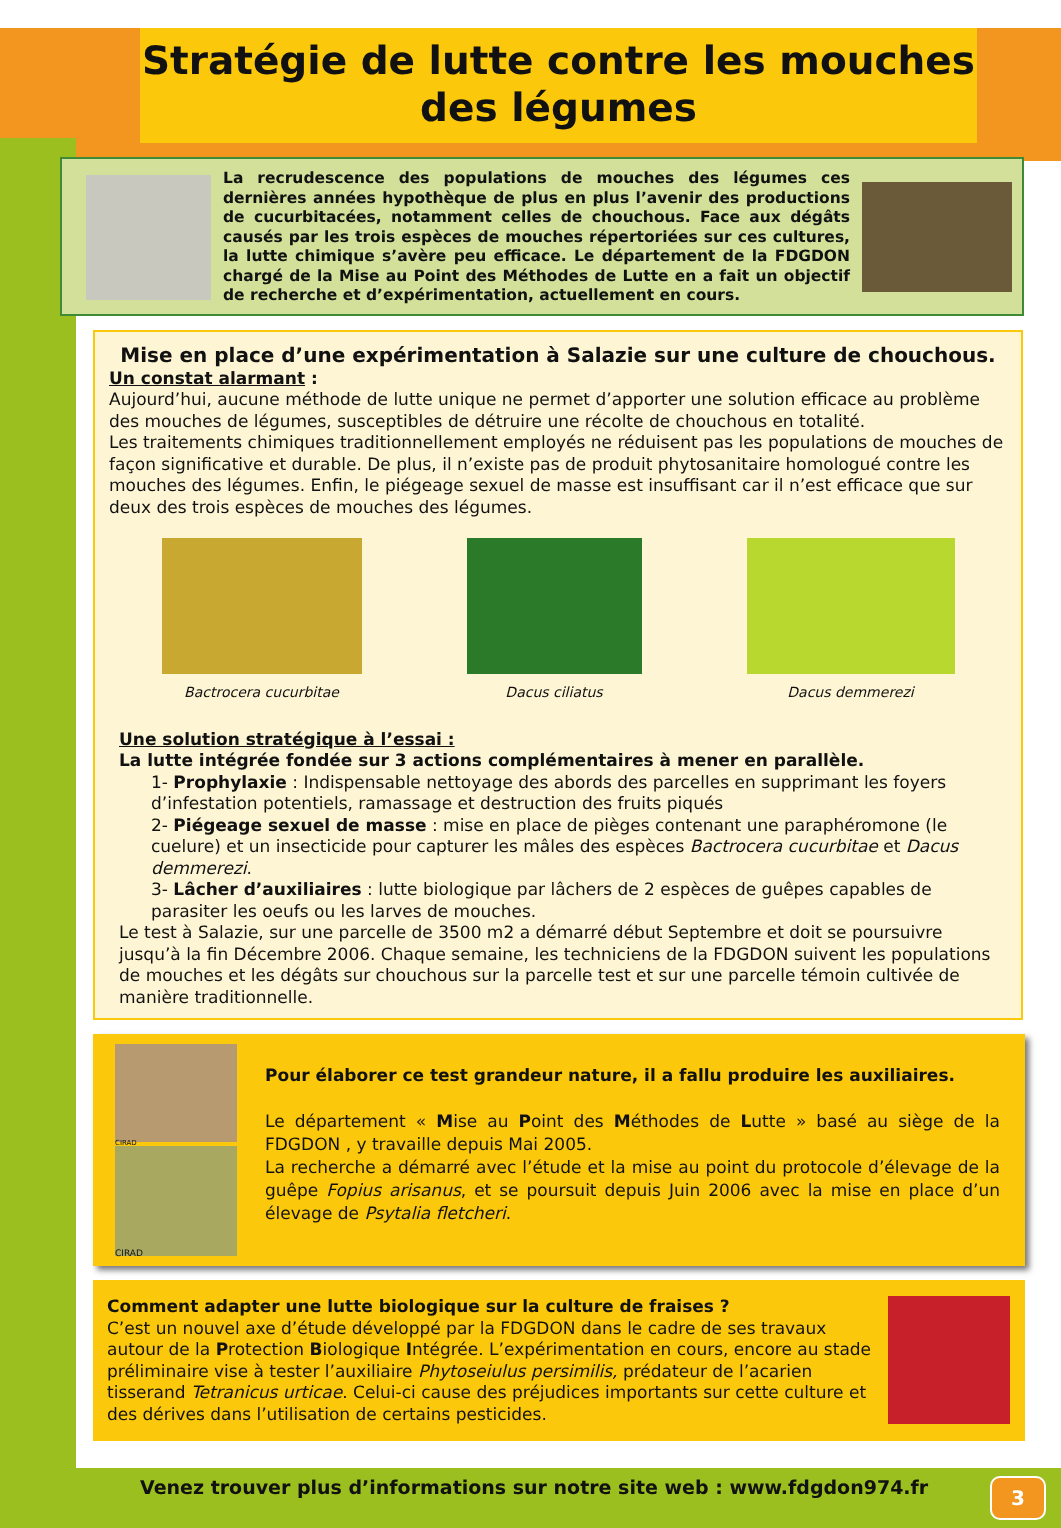Stratégie de lutte contre les mouches des légumes
La recrudescence des populations de mouches des légumes ces dernières années hypothèque de plus en plus l’avenir des productions de cucurbitacées, notamment celles de chouchous. Face aux dégâts causés par les trois espèces de mouches répertoriées sur ces cultures, la lutte chimique s’avère peu efficace. Le département de la FDGDON chargé de la Mise au Point des Méthodes de Lutte en a fait un objectif de recherche et d’expérimentation, actuellement en cours.
Mise en place d’une expérimentation à Salazie sur une culture de chouchous.
Un constat alarmant :
Aujourd’hui, aucune méthode de lutte unique ne permet d’apporter une solution efficace au problème des mouches de légumes, susceptibles de détruire une récolte de chouchous en totalité.
Les traitements chimiques traditionnellement employés ne réduisent pas les populations de mouches de façon significative et durable. De plus, il n’existe pas de produit phytosanitaire homologué contre les mouches des légumes. Enfin, le piégeage sexuel de masse est insuffisant car il n’est efficace que sur deux des trois espèces de mouches des légumes.
Bactrocera cucurbitae Dacus ciliatus Dacus demmerezi
Une solution stratégique à l’essai :
La lutte intégrée fondée sur 3 actions complémentaires à mener en parallèle.
1- Prophylaxie : Indispensable nettoyage des abords des parcelles en supprimant les foyers d’infestation potentiels, ramassage et destruction des fruits piqués
2- Piégeage sexuel de masse : mise en place de pièges contenant une paraphéromone (le cuelure) et un insecticide pour capturer les mâles des espèces Bactrocera cucurbitae et Dacus demmerezi.
3- Lâcher d’auxiliaires : lutte biologique par lâchers de 2 espèces de guêpes capables de parasiter les oeufs ou les larves de mouches.
Le test à Salazie, sur une parcelle de 3500 m2 a démarré début Septembre et doit se poursuivre jusqu’à la fin Décembre 2006. Chaque semaine, les techniciens de la FDGDON suivent les populations de mouches et les dégâts sur chouchous sur la parcelle test et sur une parcelle témoin cultivée de manière traditionnelle.
CIRAD
CIRAD
Pour élaborer ce test grandeur nature, il a fallu produire les auxiliaires.
Le département « Mise au Point des Méthodes de Lutte » basé au siège de la FDGDON , y travaille depuis Mai 2005.
La recherche a démarré avec l’étude et la mise au point du protocole d’élevage de la guêpe Fopius arisanus, et se poursuit depuis Juin 2006 avec la mise en place d’un élevage de Psytalia fletcheri.
Comment adapter une lutte biologique sur la culture de fraises ?
C’est un nouvel axe d’étude développé par la FDGDON dans le cadre de ses travaux autour de la Protection Biologique Intégrée. L’expérimentation en cours, encore au stade préliminaire vise à tester l’auxiliaire Phytoseiulus persimilis, prédateur de l’acarien tisserand Tetranicus urticae. Celui-ci cause des préjudices importants sur cette culture et des dérives dans l’utilisation de certains pesticides.
Venez trouver plus d’informations sur notre site web : www.fdgdon974.fr
3